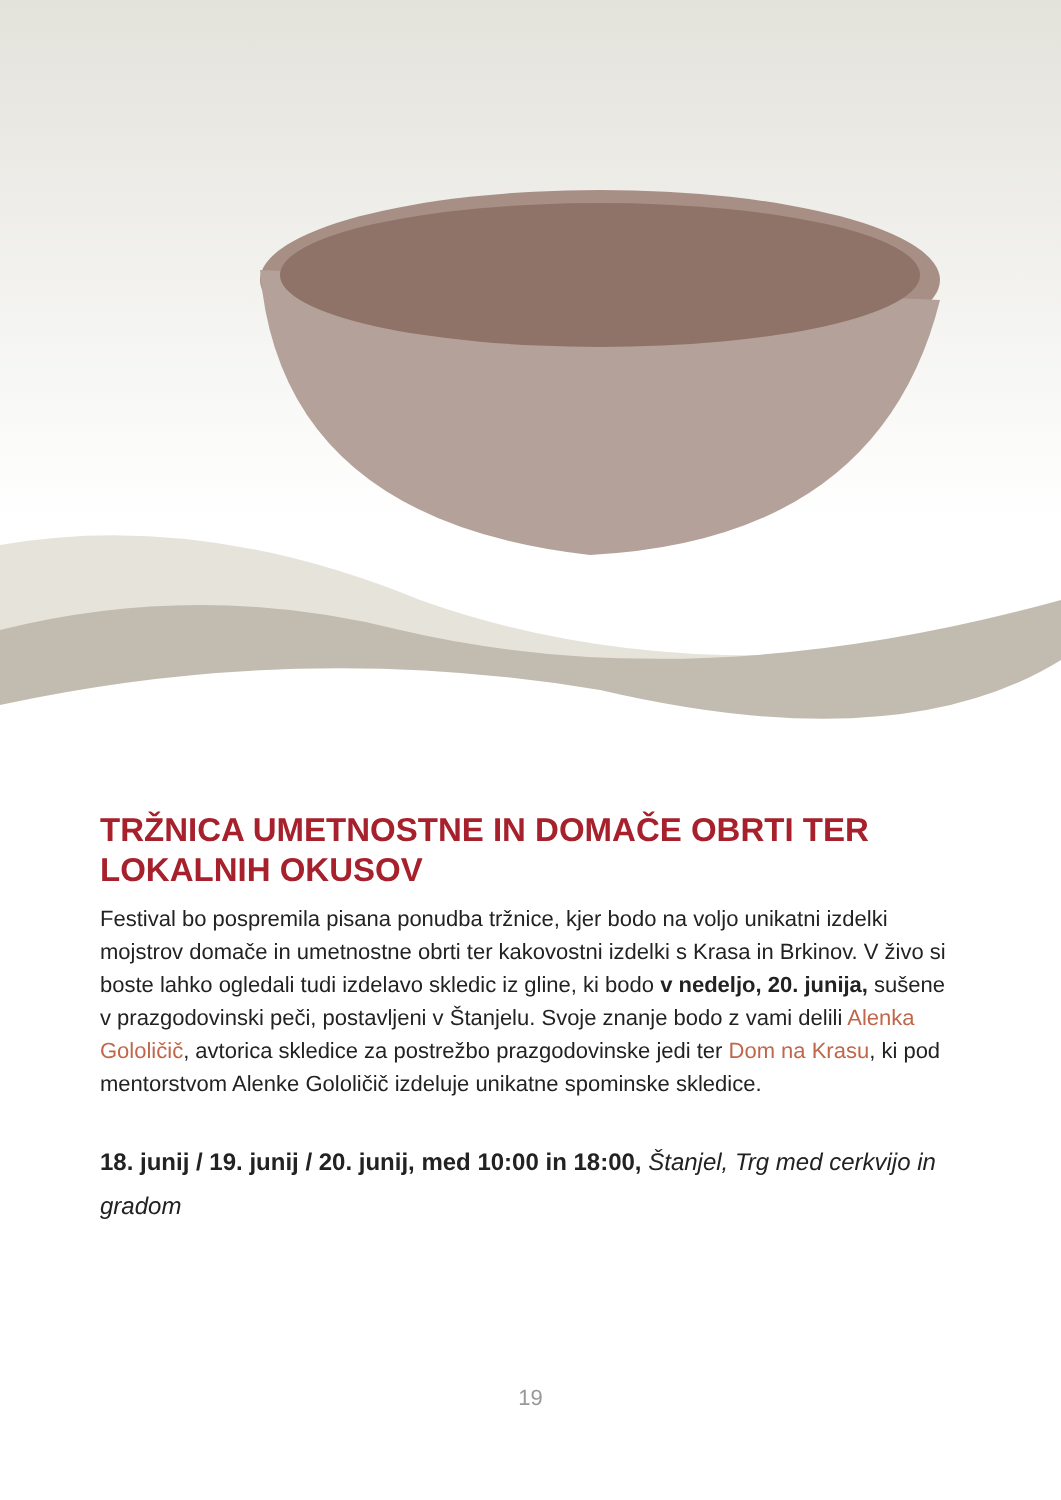TRŽNICA UMETNOSTNE IN DOMAČE OBRTI TER LOKALNIH OKUSOV
Festival bo pospremila pisana ponudba tržnice, kjer bodo na voljo unikatni izdelki mojstrov domače in umetnostne obrti ter kakovostni izdelki s Krasa in Brkinov. V živo si boste lahko ogledali tudi izdelavo skledic iz gline, ki bodo v nedeljo, 20. junija, sušene v prazgodovinski peči, postavljeni v Štanjelu. Svoje znanje bodo z vami delili Alenka Gololičič, avtorica skledice za postrežbo prazgodovinske jedi ter Dom na Krasu, ki pod mentorstvom Alenke Gololičič izdeluje unikatne spominske skledice.
18. junij / 19. junij / 20. junij, med 10:00 in 18:00, Štanjel, Trg med cerkvijo in gradom
19